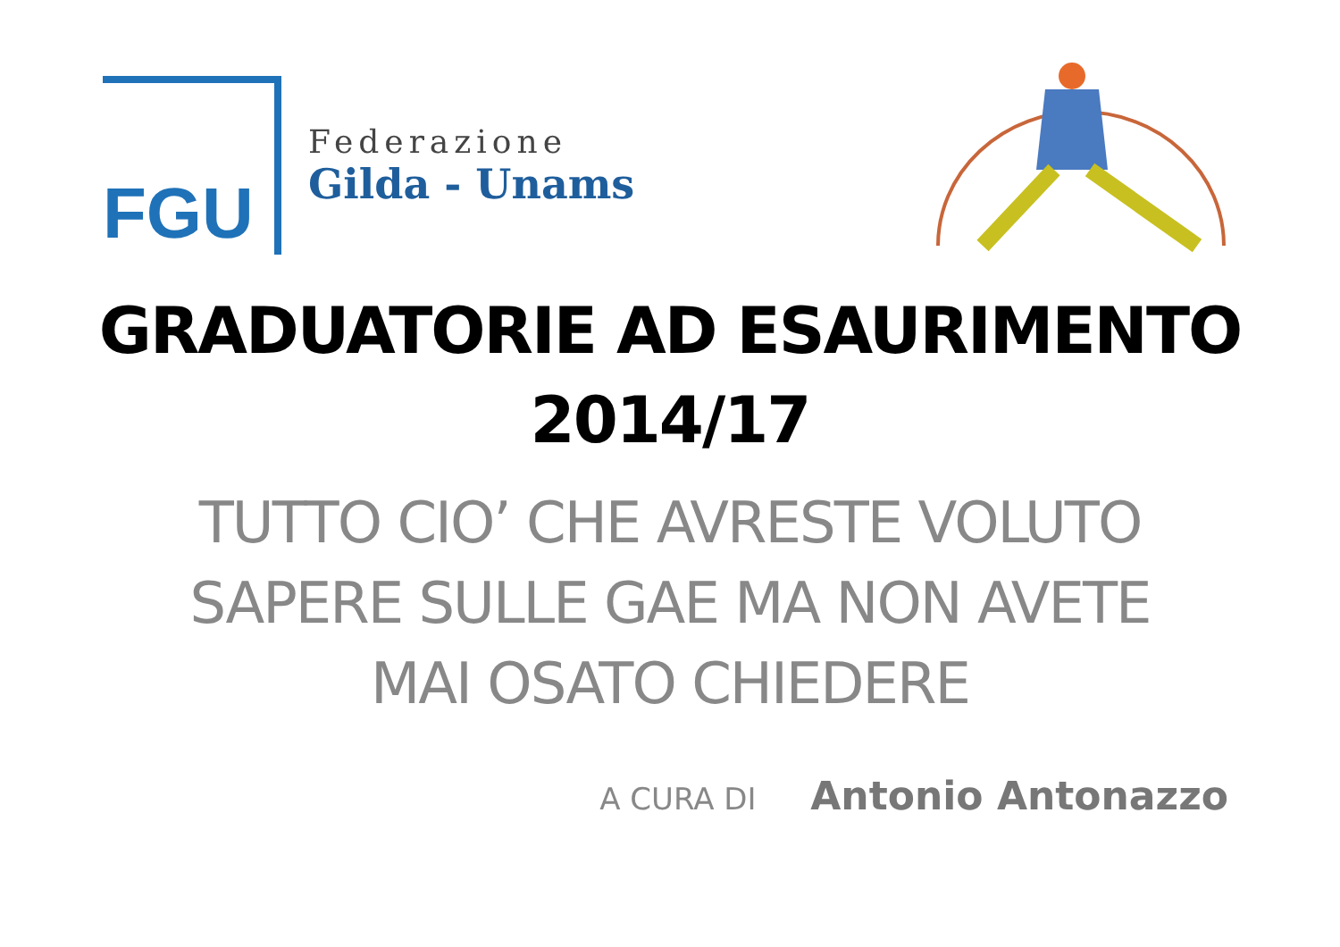FGU
Federazione
Gilda - Unams
GRADUATORIE AD ESAURIMENTO
2014/17
TUTTO CIO’ CHE AVRESTE VOLUTO
SAPERE SULLE GAE MA NON AVETE
MAI OSATO CHIEDERE
A CURA DI Antonio Antonazzo